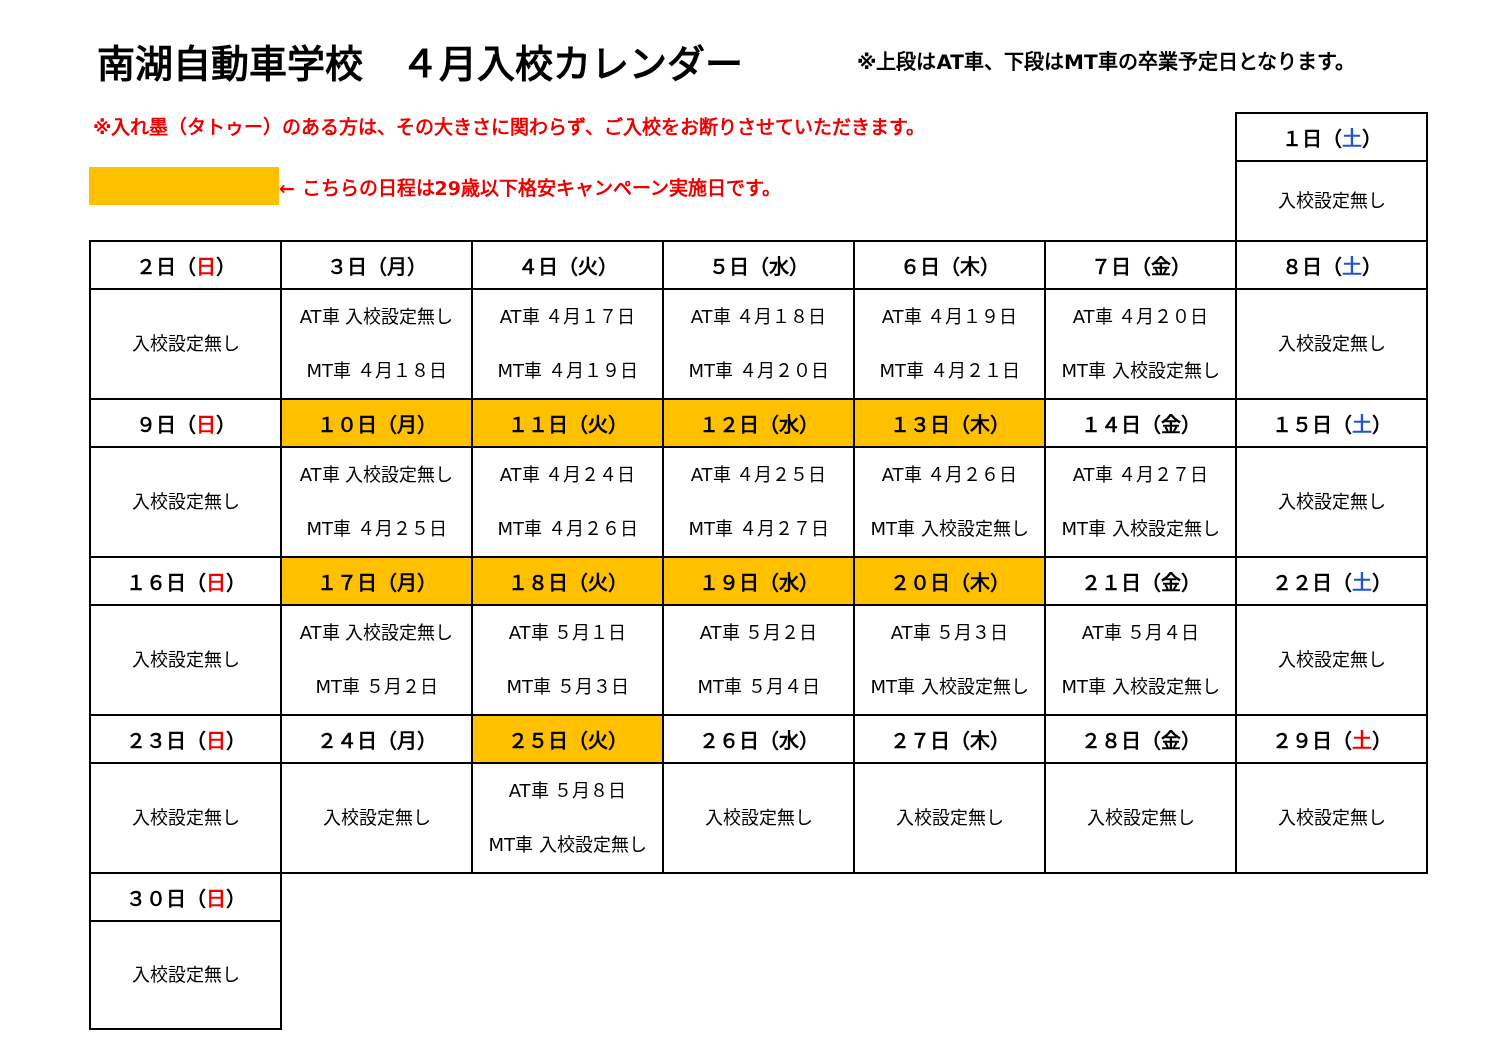南湖自動車学校　４月入校カレンダー
※上段はAT車、下段はMT車の卒業予定日となります。
※入れ墨（タトゥー）のある方は、その大きさに関わらず、ご入校をお断りさせていただきます。
← こちらの日程は29歳以下格安キャンペーン実施日です。
| | | | | | | １日（ 土 ） |
| | | | | | | 入校設定無し |
| ２日（ 日 ） | ３日（月） | ４日（火） | ５日（水） | ６日（木） | ７日（金） | ８日（ 土 ） |
| 入校設定無し | AT車 入校設定無し MT車 ４月１８日 | AT車 ４月１７日 MT車 ４月１９日 | AT車 ４月１８日 MT車 ４月２０日 | AT車 ４月１９日 MT車 ４月２１日 | AT車 ４月２０日 MT車 入校設定無し | 入校設定無し |
| ９日（ 日 ） | １０日（月） | １１日（火） | １２日（水） | １３日（木） | １４日（金） | １５日（ 土 ） |
| 入校設定無し | AT車 入校設定無し MT車 ４月２５日 | AT車 ４月２４日 MT車 ４月２６日 | AT車 ４月２５日 MT車 ４月２７日 | AT車 ４月２６日 MT車 入校設定無し | AT車 ４月２７日 MT車 入校設定無し | 入校設定無し |
| １６日（ 日 ） | １７日（月） | １８日（火） | １９日（水） | ２０日（木） | ２１日（金） | ２２日（ 土 ） |
| 入校設定無し | AT車 入校設定無し MT車 ５月２日 | AT車 ５月１日 MT車 ５月３日 | AT車 ５月２日 MT車 ５月４日 | AT車 ５月３日 MT車 入校設定無し | AT車 ５月４日 MT車 入校設定無し | 入校設定無し |
| ２３日（ 日 ） | ２４日（月） | ２５日（火） | ２６日（水） | ２７日（木） | ２８日（金） | ２９日（ 土 ） |
| 入校設定無し | 入校設定無し | AT車 ５月８日 MT車 入校設定無し | 入校設定無し | 入校設定無し | 入校設定無し | 入校設定無し |
| ３０日（ 日 ） | | | | | | |
| 入校設定無し | | | | | | |